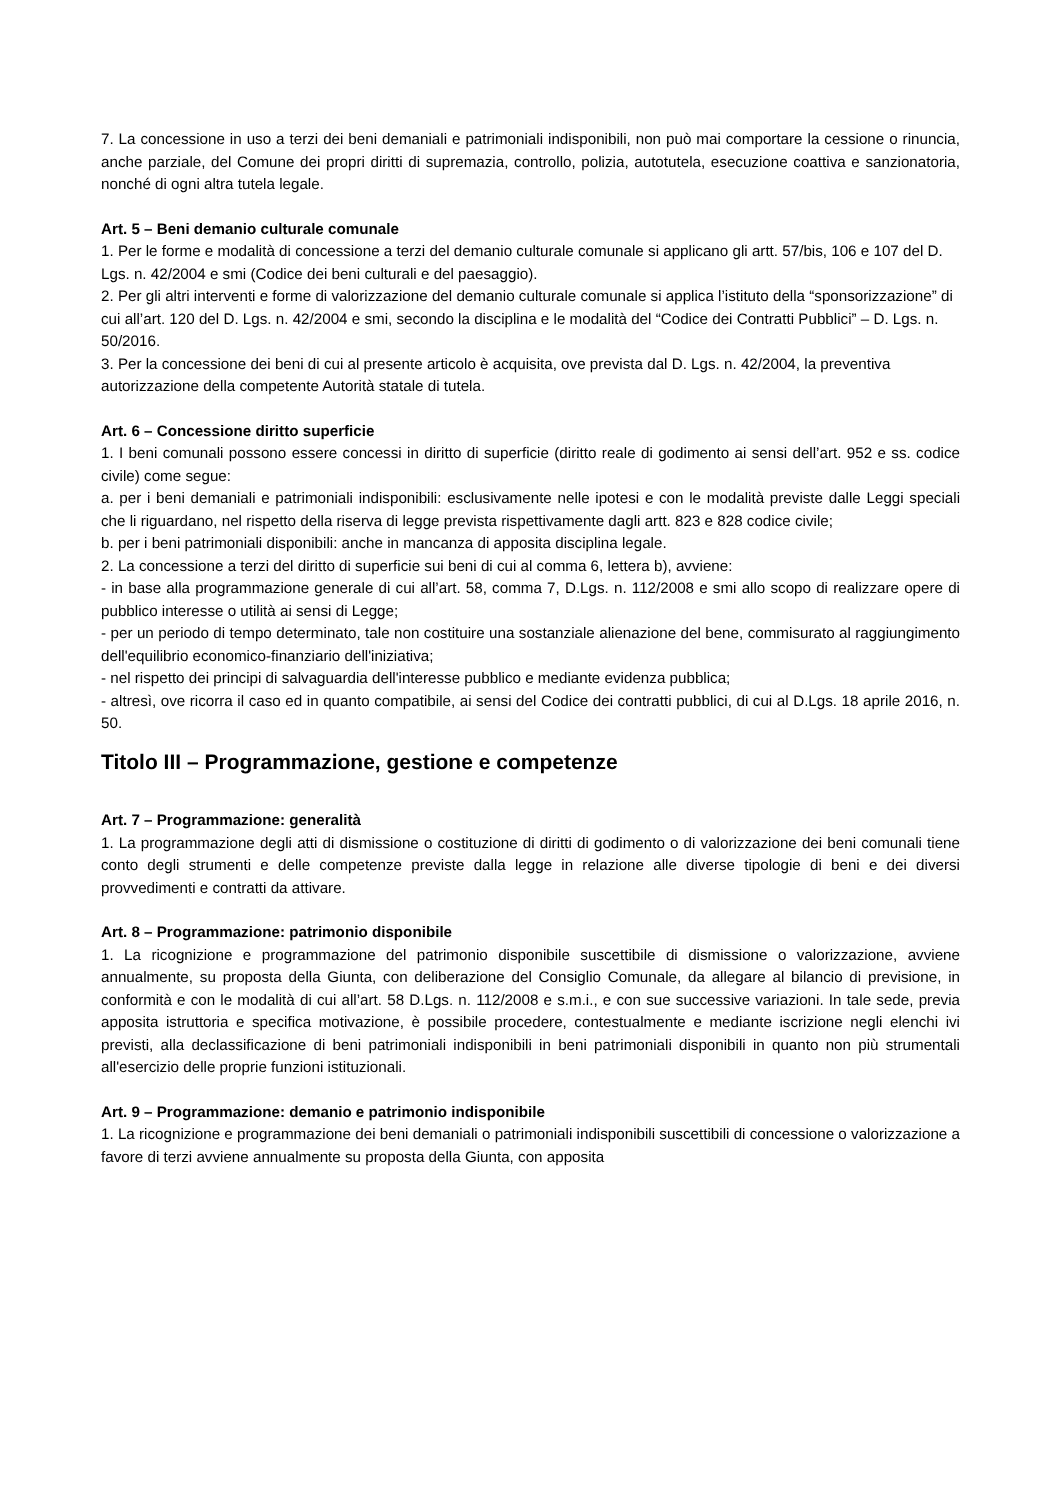7. La concessione in uso a terzi dei beni demaniali e patrimoniali indisponibili, non può mai comportare la cessione o rinuncia, anche parziale, del Comune dei propri diritti di supremazia, controllo, polizia, autotutela, esecuzione coattiva e sanzionatoria, nonché di ogni altra tutela legale.
Art. 5 – Beni demanio culturale comunale
1. Per le forme e modalità di concessione a terzi del demanio culturale comunale si applicano gli artt. 57/bis, 106 e 107 del D. Lgs. n. 42/2004 e smi (Codice dei beni culturali e del paesaggio).
2. Per gli altri interventi e forme di valorizzazione del demanio culturale comunale si applica l’istituto della “sponsorizzazione” di cui all’art. 120 del D. Lgs. n. 42/2004 e smi, secondo la disciplina e le modalità del “Codice dei Contratti Pubblici” – D. Lgs. n. 50/2016.
3. Per la concessione dei beni di cui al presente articolo è acquisita, ove prevista dal D. Lgs. n. 42/2004, la preventiva autorizzazione della competente Autorità statale di tutela.
Art. 6 – Concessione diritto superficie
1. I beni comunali possono essere concessi in diritto di superficie (diritto reale di godimento ai sensi dell’art. 952 e ss. codice civile) come segue:
a. per i beni demaniali e patrimoniali indisponibili: esclusivamente nelle ipotesi e con le modalità previste dalle Leggi speciali che li riguardano, nel rispetto della riserva di legge prevista rispettivamente dagli artt. 823 e 828 codice civile;
b. per i beni patrimoniali disponibili: anche in mancanza di apposita disciplina legale.
2. La concessione a terzi del diritto di superficie sui beni di cui al comma 6, lettera b), avviene:
- in base alla programmazione generale di cui all’art. 58, comma 7, D.Lgs. n. 112/2008 e smi allo scopo di realizzare opere di pubblico interesse o utilità ai sensi di Legge;
- per un periodo di tempo determinato, tale non costituire una sostanziale alienazione del bene, commisurato al raggiungimento dell'equilibrio economico-finanziario dell'iniziativa;
- nel rispetto dei principi di salvaguardia dell'interesse pubblico e mediante evidenza pubblica;
- altresì, ove ricorra il caso ed in quanto compatibile, ai sensi del Codice dei contratti pubblici, di cui al D.Lgs. 18 aprile 2016, n. 50.
Titolo III – Programmazione, gestione e competenze
Art. 7 – Programmazione: generalità
1. La programmazione degli atti di dismissione o costituzione di diritti di godimento o di valorizzazione dei beni comunali tiene conto degli strumenti e delle competenze previste dalla legge in relazione alle diverse tipologie di beni e dei diversi provvedimenti e contratti da attivare.
Art. 8 – Programmazione: patrimonio disponibile
1. La ricognizione e programmazione del patrimonio disponibile suscettibile di dismissione o valorizzazione, avviene annualmente, su proposta della Giunta, con deliberazione del Consiglio Comunale, da allegare al bilancio di previsione, in conformità e con le modalità di cui all’art. 58 D.Lgs. n. 112/2008 e s.m.i., e con sue successive variazioni. In tale sede, previa apposita istruttoria e specifica motivazione, è possibile procedere, contestualmente e mediante iscrizione negli elenchi ivi previsti, alla declassificazione di beni patrimoniali indisponibili in beni patrimoniali disponibili in quanto non più strumentali all'esercizio delle proprie funzioni istituzionali.
Art. 9 – Programmazione: demanio e patrimonio indisponibile
1. La ricognizione e programmazione dei beni demaniali o patrimoniali indisponibili suscettibili di concessione o valorizzazione a favore di terzi avviene annualmente su proposta della Giunta, con apposita